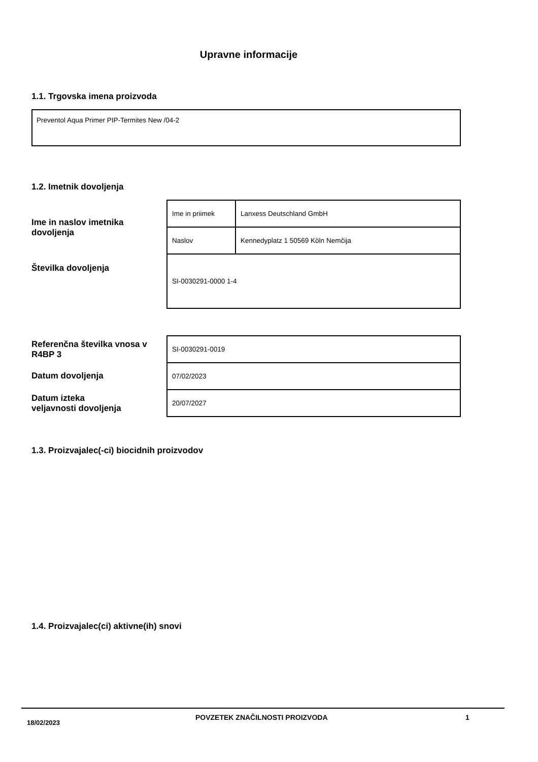Upravne informacije
1.1. Trgovska imena proizvoda
Preventol Aqua Primer PIP-Termites New /04-2
1.2. Imetnik dovoljenja
Ime in naslov imetnika
dovoljenja
| Ime in priimek | Lanxess Deutschland GmbH |
| Naslov | Kennedyplatz 1 50569 Köln Nemčija |
| SI-0030291-0000 1-4 | |
Številka dovoljenja
Referenčna številka vnosa v
R4BP 3
Datum dovoljenja
Datum izteka
veljavnosti dovoljenja
| SI-0030291-0019 |
| 07/02/2023 |
| 20/07/2027 |
1.3. Proizvajalec(-ci) biocidnih proizvodov
1.4. Proizvajalec(ci) aktivne(ih) snovi
18/02/2023
POVZETEK ZNAČILNOSTI PROIZVODA 1